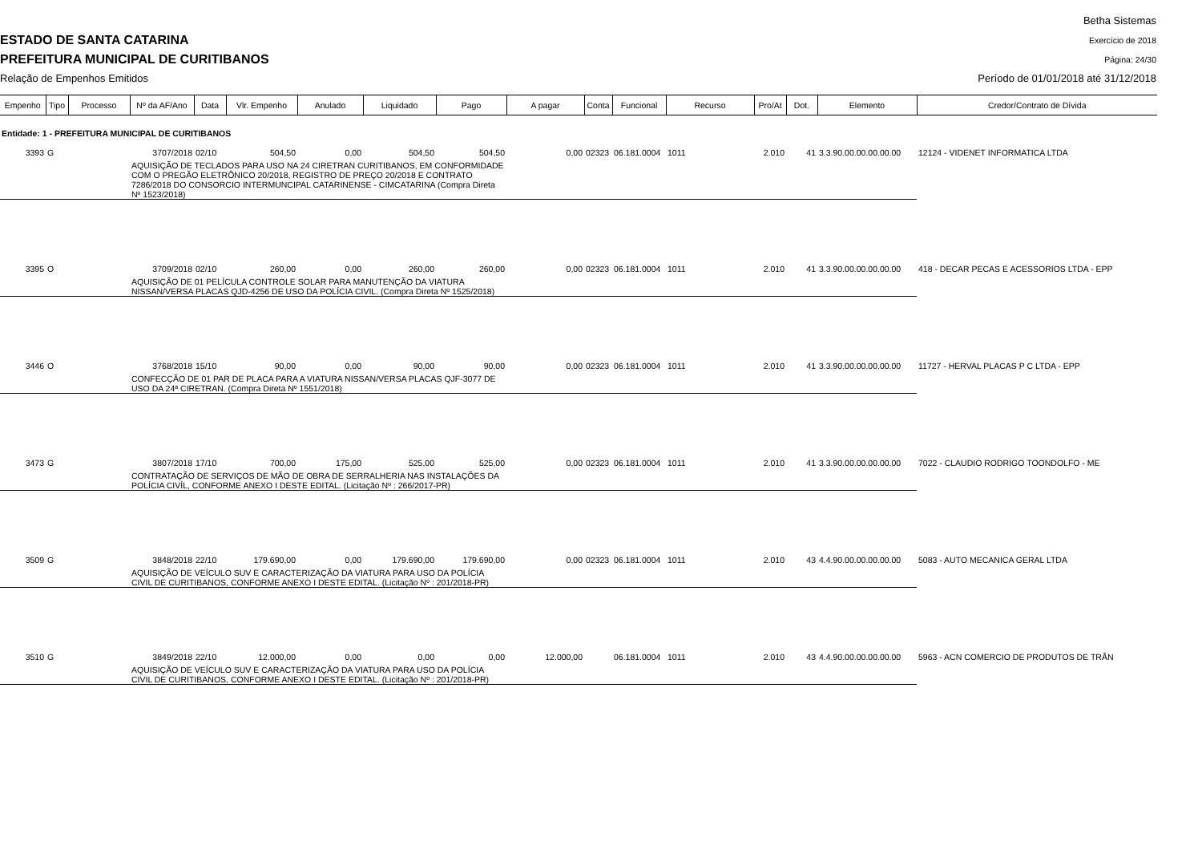ESTADO DE SANTA CATARINA
PREFEITURA MUNICIPAL DE CURITIBANOS
Relação de Empenhos Emitidos
Betha Sistemas
Exercício de 2018
Página: 24/30
Período de 01/01/2018 até 31/12/2018
| Empenho | Tipo | Processo | Nº da AF/Ano | Data | Vlr. Empenho | Anulado | Liquidado | Pago | A pagar | Conta | Funcional | Recurso | Pro/At | Dot. | Elemento | Credor/Contrato de Dívida |
| --- | --- | --- | --- | --- | --- | --- | --- | --- | --- | --- | --- | --- | --- | --- | --- | --- |
| Entidade: 1 - PREFEITURA MUNICIPAL DE CURITIBANOS | | | | | | | | | | | | | | | | |
| 3393 | G | | 3707/2018 | 02/10 | 504,50 | 0,00 | 504,50 | 504,50 | 0,00 | 02323 | 06.181.0004 | 1011 | 2.010 | 41 | 3.3.90.00.00.00.00.00 | 12124 - VIDENET INFORMATICA LTDA |
| | | | AQUISIÇÃO DE TECLADOS PARA USO NA 24 CIRETRAN CURITIBANOS, EM CONFORMIDADE COM O PREGÃO ELETRÔNICO 20/2018, REGISTRO DE PREÇO 20/2018 E CONTRATO 7286/2018 DO CONSORCIO INTERMUNCIPAL CATARINENSE - CIMCATARINA (Compra Direta Nº 1523/2018) | | | | | | | | | | | | | |
| 3395 | O | | 3709/2018 | 02/10 | 260,00 | 0,00 | 260,00 | 260,00 | 0,00 | 02323 | 06.181.0004 | 1011 | 2.010 | 41 | 3.3.90.00.00.00.00.00 | 418 - DECAR PECAS E ACESSORIOS LTDA - EPP |
| | | | AQUISIÇÃO DE 01 PELÍCULA CONTROLE SOLAR PARA MANUTENÇÃO DA VIATURA NISSAN/VERSA PLACAS QJD-4256 DE USO DA POLÍCIA CIVIL. (Compra Direta Nº 1525/2018) | | | | | | | | | | | | | |
| 3446 | O | | 3768/2018 | 15/10 | 90,00 | 0,00 | 90,00 | 90,00 | 0,00 | 02323 | 06.181.0004 | 1011 | 2.010 | 41 | 3.3.90.00.00.00.00.00 | 11727 - HERVAL PLACAS P C LTDA - EPP |
| | | | CONFECÇÃO DE 01 PAR DE PLACA PARA A VIATURA NISSAN/VERSA PLACAS QJF-3077 DE USO DA 24ª CIRETRAN. (Compra Direta Nº 1551/2018) | | | | | | | | | | | | | |
| 3473 | G | | 3807/2018 | 17/10 | 700,00 | 175,00 | 525,00 | 525,00 | 0,00 | 02323 | 06.181.0004 | 1011 | 2.010 | 41 | 3.3.90.00.00.00.00.00 | 7022 - CLAUDIO RODRIGO TOONDOLFO - ME |
| | | | CONTRATAÇÃO DE SERVIÇOS DE MÃO DE OBRA DE SERRALHERIA NAS INSTALAÇÕES DA POLÍCIA CIVÍL, CONFORME ANEXO I DESTE EDITAL. (Licitação Nº : 266/2017-PR) | | | | | | | | | | | | | |
| 3509 | G | | 3848/2018 | 22/10 | 179.690,00 | 0,00 | 179.690,00 | 179.690,00 | 0,00 | 02323 | 06.181.0004 | 1011 | 2.010 | 43 | 4.4.90.00.00.00.00.00 | 5083 - AUTO MECANICA GERAL LTDA |
| | | | AQUISIÇÃO DE VEÍCULO SUV E CARACTERIZAÇÃO DA VIATURA PARA USO DA POLÍCIA CIVIL DE CURITIBANOS, CONFORME ANEXO I DESTE EDITAL. (Licitação Nº : 201/2018-PR) | | | | | | | | | | | | | |
| 3510 | G | | 3849/2018 | 22/10 | 12.000,00 | 0,00 | 0,00 | 0,00 | 12.000,00 | | 06.181.0004 | 1011 | 2.010 | 43 | 4.4.90.00.00.00.00.00 | 5963 - ACN COMERCIO DE PRODUTOS DE TRÂN |
| | | | AQUISIÇÃO DE VEÍCULO SUV E CARACTERIZAÇÃO DA VIATURA PARA USO DA POLÍCIA CIVIL DE CURITIBANOS, CONFORME ANEXO I DESTE EDITAL. (Licitação Nº : 201/2018-PR) | | | | | | | | | | | | | |